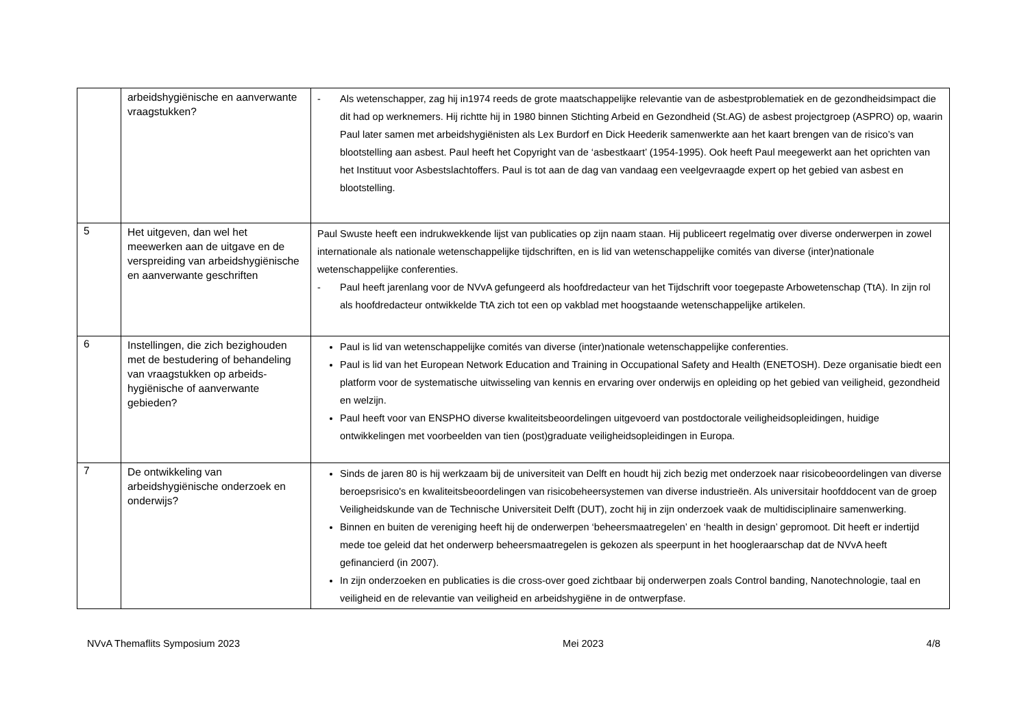| | arbeidshygiënische en aanverwante vraagstukken? | - Als wetenschapper, zag hij in1974 reeds de grote maatschappelijke relevantie van de asbestproblematiek en de gezondheidsimpact die dit had op werknemers. Hij richtte hij in 1980 binnen Stichting Arbeid en Gezondheid (St.AG) de asbest projectgroep (ASPRO) op, waarin Paul later samen met arbeidshygiënisten als Lex Burdorf en Dick Heederik samenwerkte aan het kaart brengen van de risico’s van blootstelling aan asbest. Paul heeft het Copyright van de ‘asbestkaart’ (1954-1995). Ook heeft Paul meegewerkt aan het oprichten van het Instituut voor Asbestslachtoffers. Paul is tot aan de dag van vandaag een veelgevraagde expert op het gebied van asbest en blootstelling. |
| 5 | Het uitgeven, dan wel het meewerken aan de uitgave en de verspreiding van arbeidshygiënische en aanverwante geschriften | Paul Swuste heeft een indrukwekkende lijst van publicaties op zijn naam staan. Hij publiceert regelmatig over diverse onderwerpen in zowel internationale als nationale wetenschappelijke tijdschriften, en is lid van wetenschappelijke comités van diverse (inter)nationale wetenschappelijke conferenties. - Paul heeft jarenlang voor de NVvA gefungeerd als hoofdredacteur van het Tijdschrift voor toegepaste Arbowetenschap (TtA). In zijn rol als hoofdredacteur ontwikkelde TtA zich tot een op vakblad met hoogstaande wetenschappelijke artikelen. |
| 6 | Instellingen, die zich bezighouden met de bestudering of behandeling van vraagstukken op arbeids-hygiënische of aanverwante gebieden? | Paul is lid van wetenschappelijke comités van diverse (inter)nationale wetenschappelijke conferenties. Paul is lid van het European Network Education and Training in Occupational Safety and Health (ENETOSH). Deze organisatie biedt een platform voor de systematische uitwisseling van kennis en ervaring over onderwijs en opleiding op het gebied van veiligheid, gezondheid en welzijn. Paul heeft voor van ENSPHO diverse kwaliteitsbeoordelingen uitgevoerd van postdoctorale veiligheidsopleidingen, huidige ontwikkelingen met voorbeelden van tien (post)graduate veiligheidsopleidingen in Europa. |
| 7 | De ontwikkeling van arbeidshygiënische onderzoek en onderwijs? | Sinds de jaren 80 is hij werkzaam bij de universiteit van Delft en houdt hij zich bezig met onderzoek naar risicobeoordelingen van diverse beroepsrisico's en kwaliteitsbeoordelingen van risicobeheersystemen van diverse industrieën. Als universitair hoofddocent van de groep Veiligheidskunde van de Technische Universiteit Delft (DUT), zocht hij in zijn onderzoek vaak de multidisciplinaire samenwerking. Binnen en buiten de vereniging heeft hij de onderwerpen ‘beheersmaatregelen’ en ‘health in design’ gepromoot. Dit heeft er indertijd mede toe geleid dat het onderwerp beheersmaatregelen is gekozen als speerpunt in het hoogleraarschap dat de NVvA heeft gefinancierd (in 2007). In zijn onderzoeken en publicaties is die cross-over goed zichtbaar bij onderwerpen zoals Control banding, Nanotechnologie, taal en veiligheid en de relevantie van veiligheid en arbeidshygiëne in de ontwerpfase. |
NVvA Themaflits Symposium 2023 Mei 2023 4/8